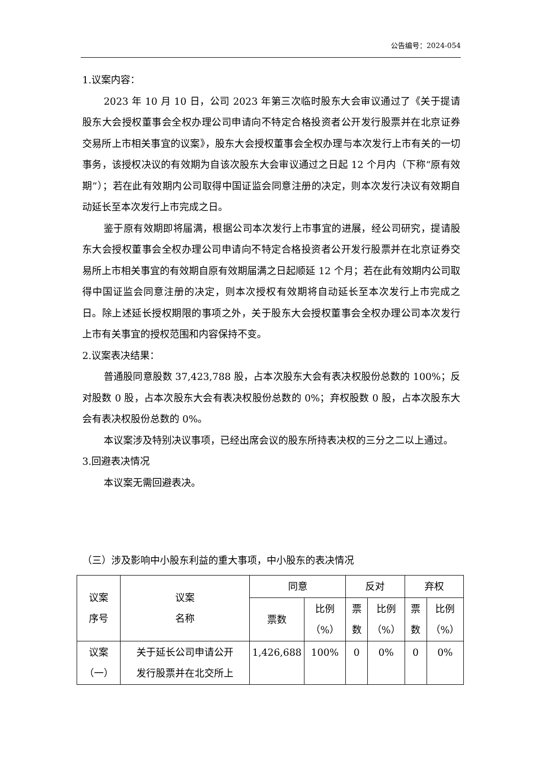公告编号：2024-054
1.议案内容：
2023 年 10 月 10 日，公司 2023 年第三次临时股东大会审议通过了《关于提请股东大会授权董事会全权办理公司申请向不特定合格投资者公开发行股票并在北京证券交易所上市相关事宜的议案》，股东大会授权董事会全权办理与本次发行上市有关的一切事务，该授权决议的有效期为自该次股东大会审议通过之日起 12 个月内（下称“原有效期”）；若在此有效期内公司取得中国证监会同意注册的决定，则本次发行决议有效期自动延长至本次发行上市完成之日。
鉴于原有效期即将届满，根据公司本次发行上市事宜的进展，经公司研究，提请股东大会授权董事会全权办理公司申请向不特定合格投资者公开发行股票并在北京证券交易所上市相关事宜的有效期自原有效期届满之日起顺延 12 个月；若在此有效期内公司取得中国证监会同意注册的决定，则本次授权有效期将自动延长至本次发行上市完成之日。除上述延长授权期限的事项之外，关于股东大会授权董事会全权办理公司本次发行上市有关事宜的授权范围和内容保持不变。
2.议案表决结果：
普通股同意股数 37,423,788 股，占本次股东大会有表决权股份总数的 100%；反对股数 0 股，占本次股东大会有表决权股份总数的 0%；弃权股数 0 股，占本次股东大会有表决权股份总数的 0%。
本议案涉及特别决议事项，已经出席会议的股东所持表决权的三分之二以上通过。
3.回避表决情况
本议案无需回避表决。
（三）涉及影响中小股东利益的重大事项，中小股东的表决情况
| 议案 序号 | 议案 名称 | 同意 | | 反对 | | 弃权 | |
| --- | --- | --- | --- | --- | --- | --- | --- |
| | | 票数 | 比例 （%） | 票 数 | 比例 （%） | 票 数 | 比例 （%） |
| 议案 （一） | 关于延长公司申请公开 发行股票并在北交所上 | 1,426,688 | 100% | 0 | 0% | 0 | 0% |